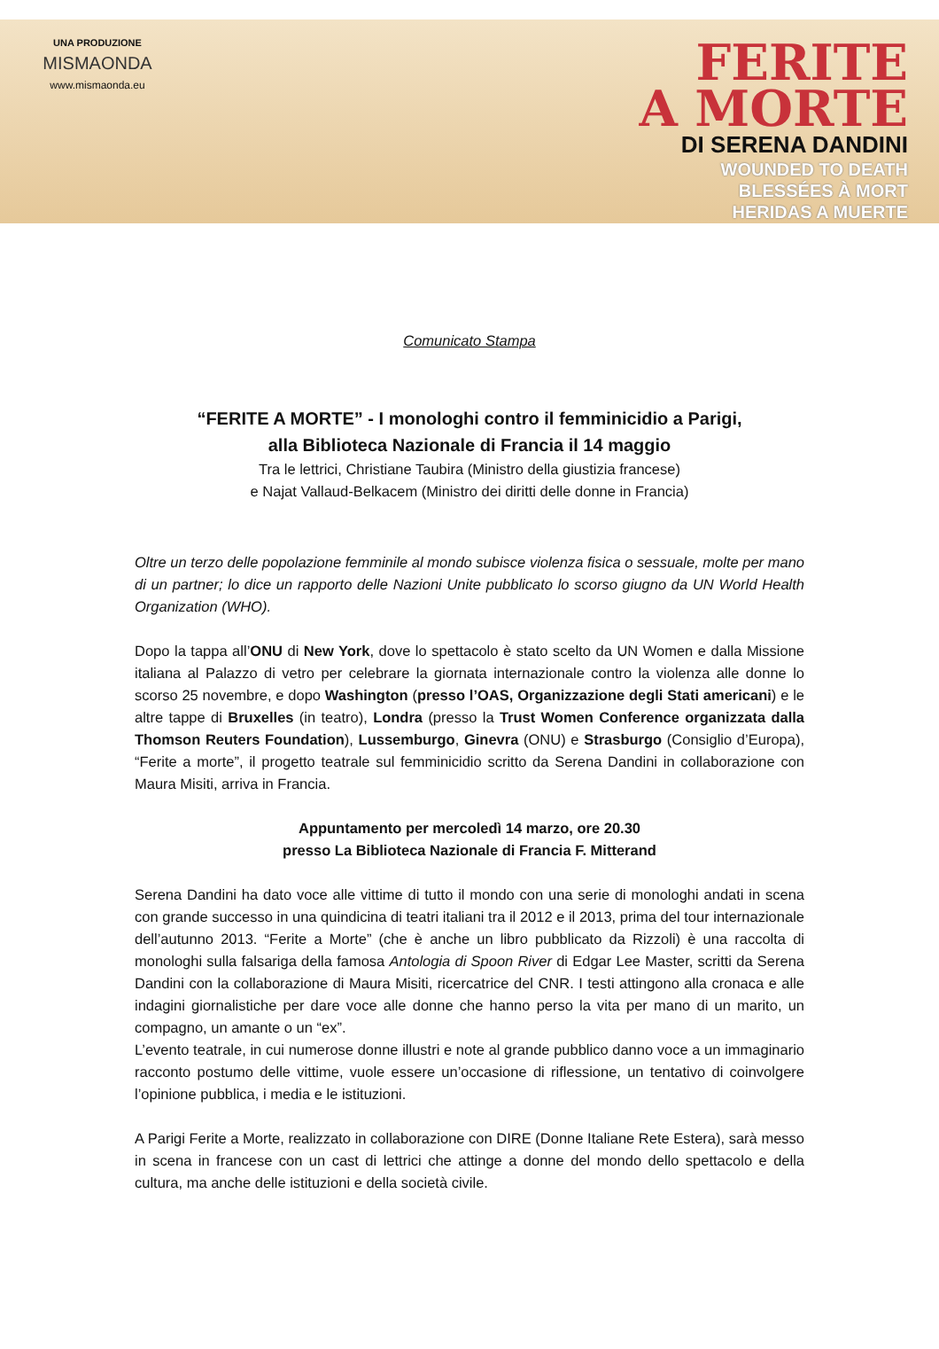UNA PRODUZIONE
MISMAONDA
www.mismaonda.eu
FERITE
A MORTE
DI SERENA DANDINI
WOUNDED TO DEATH
BLESSÉES À MORT
HERIDAS A MUERTE
Comunicato Stampa
“FERITE A MORTE” - I monologhi contro il femminicidio a Parigi,
alla Biblioteca Nazionale di Francia il 14 maggio
Tra le lettrici, Christiane Taubira (Ministro della giustizia francese)
e Najat Vallaud-Belkacem (Ministro dei diritti delle donne in Francia)
Oltre un terzo delle popolazione femminile al mondo subisce violenza fisica o sessuale, molte per mano di un partner; lo dice un rapporto delle Nazioni Unite pubblicato lo scorso giugno da UN World Health Organization (WHO).
Dopo la tappa all’ONU di New York, dove lo spettacolo è stato scelto da UN Women e dalla Missione italiana al Palazzo di vetro per celebrare la giornata internazionale contro la violenza alle donne lo scorso 25 novembre, e dopo Washington (presso l’OAS, Organizzazione degli Stati americani) e le altre tappe di Bruxelles (in teatro), Londra (presso la Trust Women Conference organizzata dalla Thomson Reuters Foundation), Lussemburgo, Ginevra (ONU) e Strasburgo (Consiglio d’Europa), “Ferite a morte”, il progetto teatrale sul femminicidio scritto da Serena Dandini in collaborazione con Maura Misiti, arriva in Francia.
Appuntamento per mercoledì 14 marzo, ore 20.30
presso La Biblioteca Nazionale di Francia F. Mitterand
Serena Dandini ha dato voce alle vittime di tutto il mondo con una serie di monologhi andati in scena con grande successo in una quindicina di teatri italiani tra il 2012 e il 2013, prima del tour internazionale dell’autunno 2013. “Ferite a Morte” (che è anche un libro pubblicato da Rizzoli) è una raccolta di monologhi sulla falsariga della famosa Antologia di Spoon River di Edgar Lee Master, scritti da Serena Dandini con la collaborazione di Maura Misiti, ricercatrice del CNR. I testi attingono alla cronaca e alle indagini giornalistiche per dare voce alle donne che hanno perso la vita per mano di un marito, un compagno, un amante o un “ex”.
L’evento teatrale, in cui numerose donne illustri e note al grande pubblico danno voce a un immaginario racconto postumo delle vittime, vuole essere un’occasione di riflessione, un tentativo di coinvolgere l’opinione pubblica, i media e le istituzioni.
A Parigi Ferite a Morte, realizzato in collaborazione con DIRE (Donne Italiane Rete Estera), sarà messo in scena in francese con un cast di lettrici che attinge a donne del mondo dello spettacolo e della cultura, ma anche delle istituzioni e della società civile.